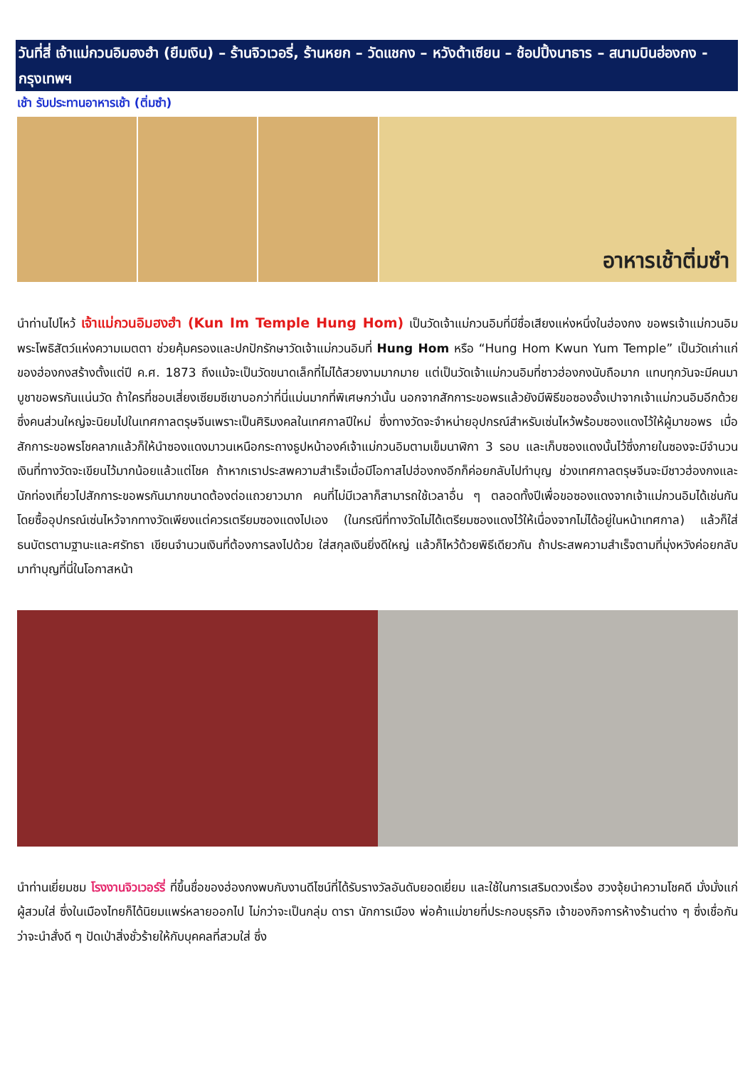วันที่สี่ เจ้าแม่กวนอิมฮงฮำ (ยืมเงิน) – ร้านจิวเวอรี่, ร้านหยก – วัดแชกง – หวังต้าเซียน – ช้อปปิ้งนาธาร – สนามบินฮ่องกง - กรุงเทพฯ
เช้า รับประทานอาหารเช้า (ติ่มซำ)
อาหารเช้าติ่มซำ
นำท่านไปไหว้ เจ้าแม่กวนอิมฮงฮำ (Kun Im Temple Hung Hom) เป็นวัดเจ้าแม่กวนอิมที่มีชื่อเสียงแห่งหนึ่งในฮ่องกง ขอพรเจ้าแม่กวนอิมพระโพธิสัตว์แห่งความเมตตา ช่วยคุ้มครองและปกปักรักษาวัดเจ้าแม่กวนอิมที่ Hung Hom หรือ “Hung Hom Kwun Yum Temple” เป็นวัดเก่าแก่ของฮ่องกงสร้างตั้งแต่ปี ค.ศ. 1873 ถึงแม้จะเป็นวัดขนาดเล็กที่ไม่ได้สวยงามมากมาย แต่เป็นวัดเจ้าแม่กวนอิมที่ชาวฮ่องกงนับถือมาก แทบทุกวันจะมีคนมาบูชาขอพรกันแน่นวัด ถ้าใครที่ชอบเสี่ยงเซียมซีเขาบอกว่าที่นี่แม่นมากที่พิเศษกว่านั้น นอกจากสักการะขอพรแล้วยังมีพิธีขอซองอั้งเปาจากเจ้าแม่กวนอิมอีกด้วย ซึ่งคนส่วนใหญ่จะนิยมไปในเทศกาลตรุษจีนเพราะเป็นศิริมงคลในเทศกาลปีใหม่ ซึ่งทางวัดจะจำหน่ายอุปกรณ์สำหรับเซ่นไหว้พร้อมซองแดงไว้ให้ผู้มาขอพร เมื่อสักการะขอพรโชคลาภแล้วก็ให้นำซองแดงมาวนเหนือกระถางธูปหน้าองค์เจ้าแม่กวนอิมตามเข็มนาฬิกา 3 รอบ และเก็บซองแดงนั้นไว้ซึ่งภายในซองจะมีจำนวนเงินที่ทางวัดจะเขียนไว้มากน้อยแล้วแต่โชค ถ้าหากเราประสพความสำเร็จเมื่อมีโอกาสไปฮ่องกงอีกก็ค่อยกลับไปทำบุญ ช่วงเทศกาลตรุษจีนจะมีชาวฮ่องกงและนักท่องเที่ยวไปสักการะขอพรกันมากขนาดต้องต่อแถวยาวมาก คนที่ไม่มีเวลาก็สามารถใช้เวลาอื่น ๆ ตลอดทั้งปีเพื่อขอซองแดงจากเจ้าแม่กวนอิมได้เช่นกัน โดยซื้ออุปกรณ์เซ่นไหว้จากทางวัดเพียงแต่ควรเตรียมซองแดงไปเอง (ในกรณีที่ทางวัดไม่ได้เตรียมซองแดงไว้ให้เนื่องจากไม่ได้อยู่ในหน้าเทศกาล) แล้วก็ใส่ธนบัตรตามฐานะและศรัทธา เขียนจำนวนเงินที่ต้องการลงไปด้วย ใส่สกุลเงินยิ่งดีใหญ่ แล้วก็ไหว้ด้วยพิธีเดียวกัน ถ้าประสพความสำเร็จตามที่มุ่งหวังค่อยกลับมาทำบุญที่นี่ในโอกาสหน้า
นำท่านเยี่ยมชม โรงงานจิวเวอร์รี่ ที่ขึ้นชื่อของฮ่องกงพบกับงานดีไซน์ที่ได้รับรางวัลอันดับยอดเยี่ยม และใช้ในการเสริมดวงเรื่อง ฮวงจุ้ยนำความโชคดี มั่งมั่งแก่ผู้สวมใส่ ซึ่งในเมืองไทยก็ได้นิยมแพร่หลายออกไป ไม่กว่าจะเป็นกลุ่ม ดารา นักการเมือง พ่อค้าแม่ขายที่ประกอบธุรกิจ เจ้าของกิจการห้างร้านต่าง ๆ ซึ่งเชื่อกันว่าจะนำสั่งดี ๆ ปัดเป่าสิ่งชั่วร้ายให้กับบุคคลที่สวมใส่ ซึ่ง